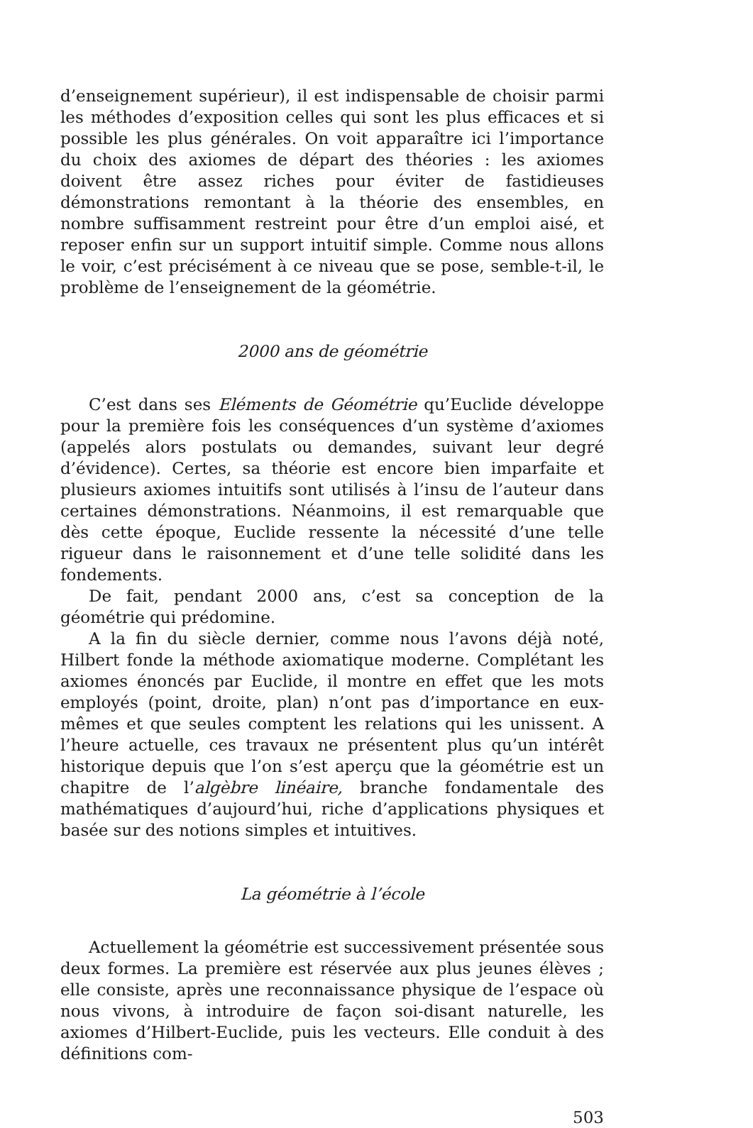d’enseignement supérieur), il est indispensable de choisir parmi les méthodes d’exposition celles qui sont les plus efficaces et si possible les plus générales. On voit apparaître ici l’importance du choix des axiomes de départ des théories : les axiomes doivent être assez riches pour éviter de fastidieuses démonstrations remontant à la théorie des ensembles, en nombre suffisamment restreint pour être d’un emploi aisé, et reposer enfin sur un support intuitif simple. Comme nous allons le voir, c’est précisément à ce niveau que se pose, semble-t-il, le problème de l’enseignement de la géométrie.
2000 ans de géométrie
C’est dans ses Eléments de Géométrie qu’Euclide développe pour la première fois les conséquences d’un système d’axiomes (appelés alors postulats ou demandes, suivant leur degré d’évidence). Certes, sa théorie est encore bien imparfaite et plusieurs axiomes intuitifs sont utilisés à l’insu de l’auteur dans certaines démonstrations. Néanmoins, il est remarquable que dès cette époque, Euclide ressente la nécessité d’une telle rigueur dans le raisonnement et d’une telle solidité dans les fondements.
De fait, pendant 2000 ans, c’est sa conception de la géométrie qui prédomine.
A la fin du siècle dernier, comme nous l’avons déjà noté, Hilbert fonde la méthode axiomatique moderne. Complétant les axiomes énoncés par Euclide, il montre en effet que les mots employés (point, droite, plan) n’ont pas d’importance en eux-mêmes et que seules comptent les relations qui les unissent. A l’heure actuelle, ces travaux ne présentent plus qu’un intérêt historique depuis que l’on s’est aperçu que la géométrie est un chapitre de l’algèbre linéaire, branche fondamentale des mathématiques d’aujourd’hui, riche d’applications physiques et basée sur des notions simples et intuitives.
La géométrie à l’école
Actuellement la géométrie est successivement présentée sous deux formes. La première est réservée aux plus jeunes élèves ; elle consiste, après une reconnaissance physique de l’espace où nous vivons, à introduire de façon soi-disant naturelle, les axiomes d’Hilbert-Euclide, puis les vecteurs. Elle conduit à des définitions com-
503